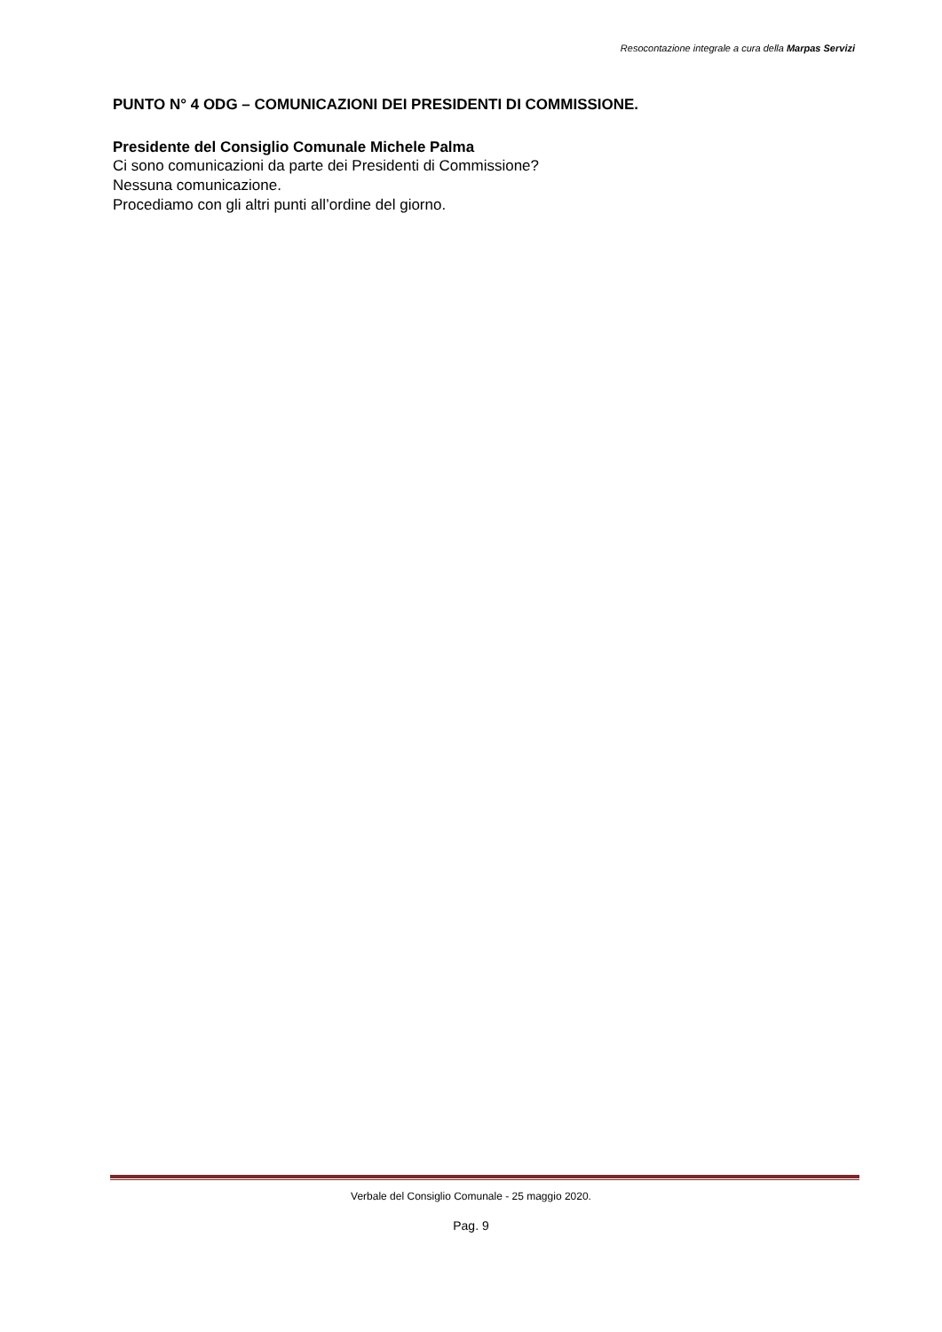Resocontazione integrale a cura della Marpas Servizi
PUNTO N° 4 ODG – COMUNICAZIONI DEI PRESIDENTI DI COMMISSIONE.
Presidente del Consiglio Comunale Michele Palma
Ci sono comunicazioni da parte dei Presidenti di Commissione?
Nessuna comunicazione.
Procediamo con gli altri punti all’ordine del giorno.
Verbale del Consiglio Comunale - 25 maggio 2020.
Pag. 9